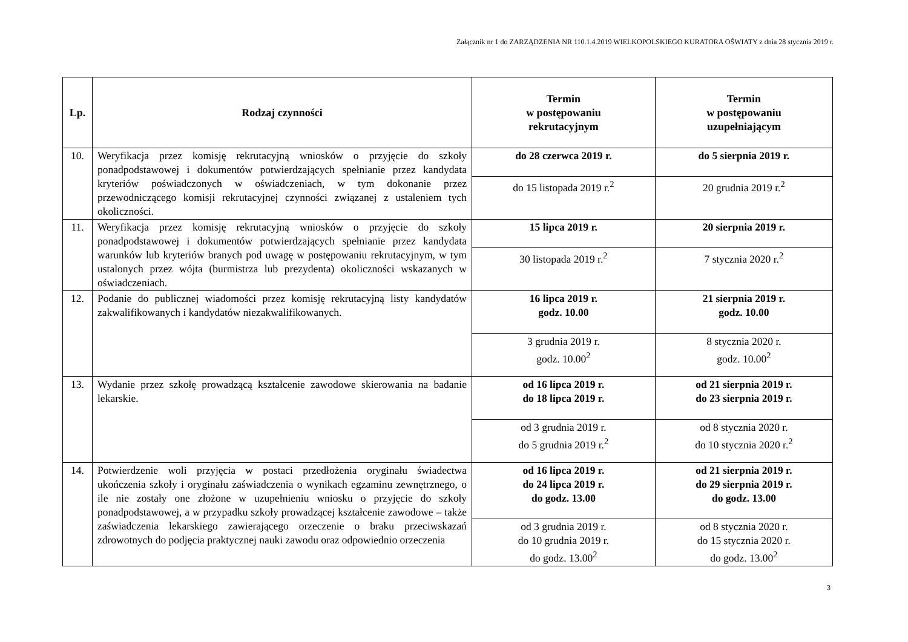Załącznik nr 1 do ZARZĄDZENIA NR 110.1.4.2019 WIELKOPOLSKIEGO KURATORA OŚWIATY z dnia 28 stycznia 2019 r.
| Lp. | Rodzaj czynności | Termin w postępowaniu rekrutacyjnym | Termin w postępowaniu uzupełniającym |
| --- | --- | --- | --- |
| 10. | Weryfikacja przez komisję rekrutacyjną wniosków o przyjęcie do szkoły ponadpodstawowej i dokumentów potwierdzających spełnianie przez kandydata kryteriów poświadczonych w oświadczeniach, w tym dokonanie przez przewodniczącego komisji rekrutacyjnej czynności związanej z ustaleniem tych okoliczności. | do 28 czerwca 2019 r. | do 5 sierpnia 2019 r. |
| | | do 15 listopada 2019 r.<sup>2</sup> | 20 grudnia 2019 r.<sup>2</sup> |
| 11. | Weryfikacja przez komisję rekrutacyjną wniosków o przyjęcie do szkoły ponadpodstawowej i dokumentów potwierdzających spełnianie przez kandydata warunków lub kryteriów branych pod uwagę w postępowaniu rekrutacyjnym, w tym ustalonych przez wójta (burmistrza lub prezydenta) okoliczności wskazanych w oświadczeniach. | 15 lipca 2019 r. | 20 sierpnia 2019 r. |
| | | 30 listopada 2019 r.<sup>2</sup> | 7 stycznia 2020 r.<sup>2</sup> |
| 12. | Podanie do publicznej wiadomości przez komisję rekrutacyjną listy kandydatów zakwalifikowanych i kandydatów niezakwalifikowanych. | 16 lipca 2019 r. godz. 10.00 | 21 sierpnia 2019 r. godz. 10.00 |
| | | 3 grudnia 2019 r. godz. 10.00<sup>2</sup> | 8 stycznia 2020 r. godz. 10.00<sup>2</sup> |
| 13. | Wydanie przez szkołę prowadzącą kształcenie zawodowe skierowania na badanie lekarskie. | od 16 lipca 2019 r. do 18 lipca 2019 r. | od 21 sierpnia 2019 r. do 23 sierpnia 2019 r. |
| | | od 3 grudnia 2019 r. do 5 grudnia 2019 r.<sup>2</sup> | od 8 stycznia 2020 r. do 10 stycznia 2020 r.<sup>2</sup> |
| 14. | Potwierdzenie woli przyjęcia w postaci przedłożenia oryginału świadectwa ukończenia szkoły i oryginału zaświadczenia o wynikach egzaminu zewnętrznego, o ile nie zostały one złożone w uzupełnieniu wniosku o przyjęcie do szkoły ponadpodstawowej, a w przypadku szkoły prowadzącej kształcenie zawodowe – także zaświadczenia lekarskiego zawierającego orzeczenie o braku przeciwskazań zdrowotnych do podjęcia praktycznej nauki zawodu oraz odpowiednio orzeczenia | od 16 lipca 2019 r. do 24 lipca 2019 r. do godz. 13.00 | od 21 sierpnia 2019 r. do 29 sierpnia 2019 r. do godz. 13.00 |
| | | od 3 grudnia 2019 r. do 10 grudnia 2019 r. do godz. 13.00<sup>2</sup> | od 8 stycznia 2020 r. do 15 stycznia 2020 r. do godz. 13.00<sup>2</sup> |
3